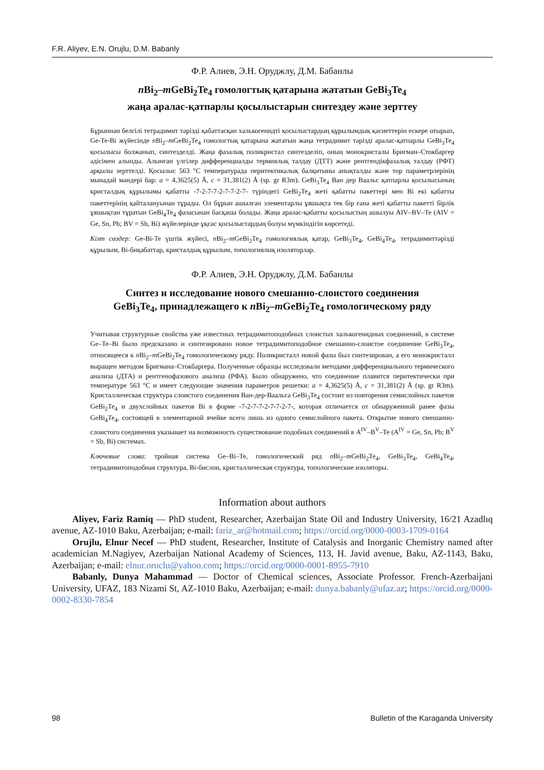F.R. Aliyev, E.N. Orujlu, D.M. Babanly
Ф.Р. Алиев, Э.Н. Оруджлу, Д.М. Бабанлы
n Bi<sub>2</sub>–m GeBi<sub>2</sub>Te<sub>4</sub> гомологтық қатарына жататын GeBi<sub>3</sub>Te<sub>4</sub>
жаңа аралас-қатпарлы қосылыстарын синтездеу және зерттеу
Бұрыннан белгілі тетрадимит тәрізді қабаттасқан халькогенидті қосылыстардың құрылымдық қасиеттерін ескере отырып, Ge-Te-Bi жүйесінде n Bi<sub>2</sub>–m GeBi<sub>2</sub>Te<sub>4</sub> гомологтық қатарына жататын жаңа тетрадимит тәрізді аралас-қатпарлы GeBi<sub>3</sub>Te<sub>4</sub> қосылысы болжанып, синтезделді. Жаңа фазалық поликристал синтезделіп, оның монокристалы Бригман–Стокбаргер әдісімен алынды. Алынған үлгілер дифференциалды термиялық талдау (ДТТ) және рентгендікфазалық талдау (РФТ) арқылы зерттелді. Қосылыс 563 °C температурада перитектикалық балқитыны анықталды және тор параметрлерінің мынадай мәндері бар: a = 4,3625(5) Å, c = 31,381(2) Å (sp. gr R3m). GeBi<sub>3</sub>Te<sub>4</sub> Ван дер Ваальс қатпарлы қосылысының кристалдық құрылымы қабатты -7-2-7-7-2-7-7-2-7- түріндегі GeBi<sub>2</sub>Te<sub>4</sub> жеті қабатты пакеттері мен Bi екі қабатты пакеттерінің қайталануынан тұрады. Ол бұрын ашылған элементарлы ұяшықта тек бір ғана жеті қабатты пакетті бірлік ұяшықтан тұратын GeBi<sub>4</sub>Te<sub>4</sub> фазасынан басқаша болады. Жаңа аралас-қабатты қосылыстың ашылуы AIV–BV–Te (AIV = Ge, Sn, Pb; BV = Sb, Bi) жүйелерінде ұқсас қосылыстардың болуы мүмкіндігін көрсетеді.
Кілт сөздер: Ge-Bi-Te үштік жүйесі, n Bi<sub>2</sub>–m GeBi<sub>2</sub>Te<sub>4</sub> гомологиялық қатар, GeBi<sub>3</sub>Te<sub>4</sub>, GeBi<sub>4</sub>Te<sub>4</sub>, тетрадимиттәрізді құрылым, Bi-биқабаттар, кристалдық құрылым, топологиялық изоляторлар.
Ф.Р. Алиев, Э.Н. Оруджлу, Д.М. Бабанлы
Синтез и исследование нового смешанно-слоистого соединения
GeBi<sub>3</sub>Te<sub>4</sub>, принадлежащего к n Bi<sub>2</sub>–m GeBi<sub>2</sub>Te<sub>4</sub> гомологическому ряду
Учитывая структурные свойства уже известных тетрадимитоподобных слоистых халькогенидных соединений, в системе Ge–Te–Bi было предсказано и синтезировано новое тетрадимитоподобное смешанно-слоистое соединение GeBi<sub>3</sub>Te<sub>4</sub>, относящееся к n Bi<sub>2</sub>–m GeBi<sub>2</sub>Te<sub>4</sub> гомологическому ряду. Поликристалл новой фазы был синтезирован, а его монокристалл выращен методом Бригмана–Стокбаргера. Полученные образцы исследовали методами дифференциального термического анализа (ДТА) и рентгенофазового анализа (РФА). Было обнаружено, что соединение плавится перитектически при температуре 563 °C и имеет следующие значения параметров решетки: a = 4,3625(5) Å, c = 31,381(2) Å (sp. gr R3m). Кристаллическая структура слоистого соединения Ван-дер-Ваальса GeBi<sub>3</sub>Te<sub>4</sub> состоит из повторения семислойных пакетов GeBi<sub>2</sub>Te<sub>4</sub> и двухслойных пакетов Bi в форме -7-2-7-7-2-7-7-2-7-, которая отличается от обнаруженной ранее фазы GeBi<sub>4</sub>Te<sub>4</sub>, состоящей в элементарной ячейке всего лишь из одного семислойного пакета. Открытие нового смешанно-слоистого соединения указывает на возможность существование подобных соединений в A<sup>IV</sup>–B<sup>V</sup>–Te (A<sup>IV</sup> = Ge, Sn, Pb; B<sup>V</sup> = Sb, Bi) системах.
Ключевые слова: тройная система Ge–Bi–Te, гомологический ряд n Bi<sub>2</sub>–m GeBi<sub>2</sub>Te<sub>4</sub>, GeBi<sub>3</sub>Te<sub>4</sub>, GeBi<sub>4</sub>Te<sub>4</sub>, тетрадимитоподобная структура, Bi-бислои, кристаллическая структура, топологические изоляторы.
Information about authors
Aliyev, Fariz Ramiq — PhD student, Researcher, Azerbaijan State Oil and Industry University, 16/21 Azadlıq avenue, AZ-1010 Baku, Azerbaijan; e-mail: fariz_ar@hotmail.com; https://orcid.org/0000-0003-1709-0164
Orujlu, Elnur Necef — PhD student, Researcher, Institute of Catalysis and Inorganic Chemistry named after academician M.Nagiyev, Azerbaijan National Academy of Sciences, 113, H. Javid avenue, Baku, AZ-1143, Baku, Azerbaijan; e-mail: elnur.oruclu@yahoo.com; https://orcid.org/0000-0001-8955-7910
Babanly, Dunya Mahammad — Doctor of Chemical sciences, Associate Professor. French-Azerbaijani University, UFAZ, 183 Nizami St, AZ-1010 Baku, Azerbaijan; e-mail: dunya.babanly@ufaz.az; https://orcid.org/0000-0002-8330-7854
98 Bulletin of the Karaganda University